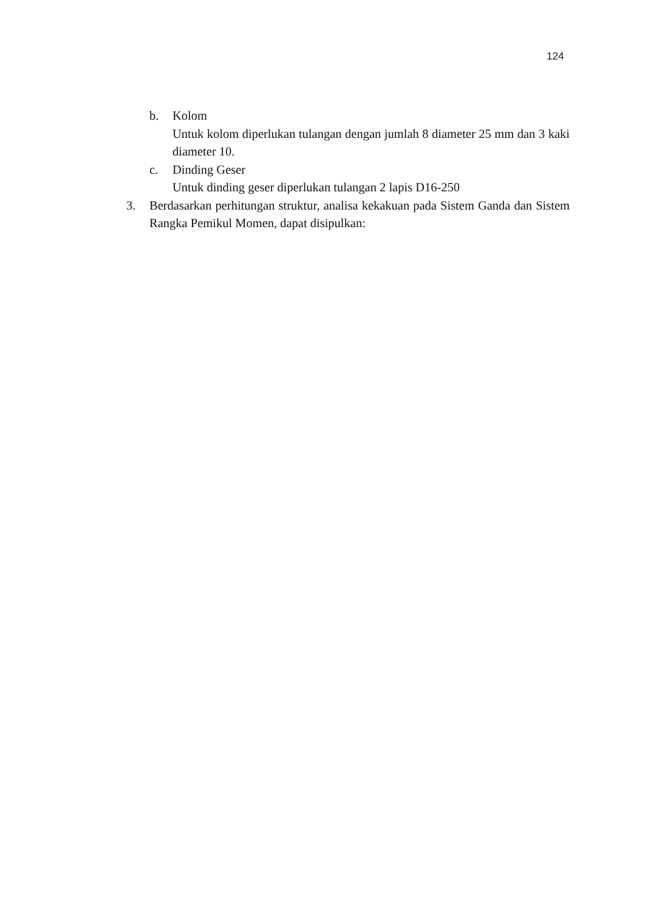124
b. Kolom
Untuk kolom diperlukan tulangan dengan jumlah 8 diameter 25 mm dan 3 kaki diameter 10.
c. Dinding Geser
Untuk dinding geser diperlukan tulangan 2 lapis D16-250
3. Berdasarkan perhitungan struktur, analisa kekakuan pada Sistem Ganda dan Sistem Rangka Pemikul Momen, dapat disipulkan: